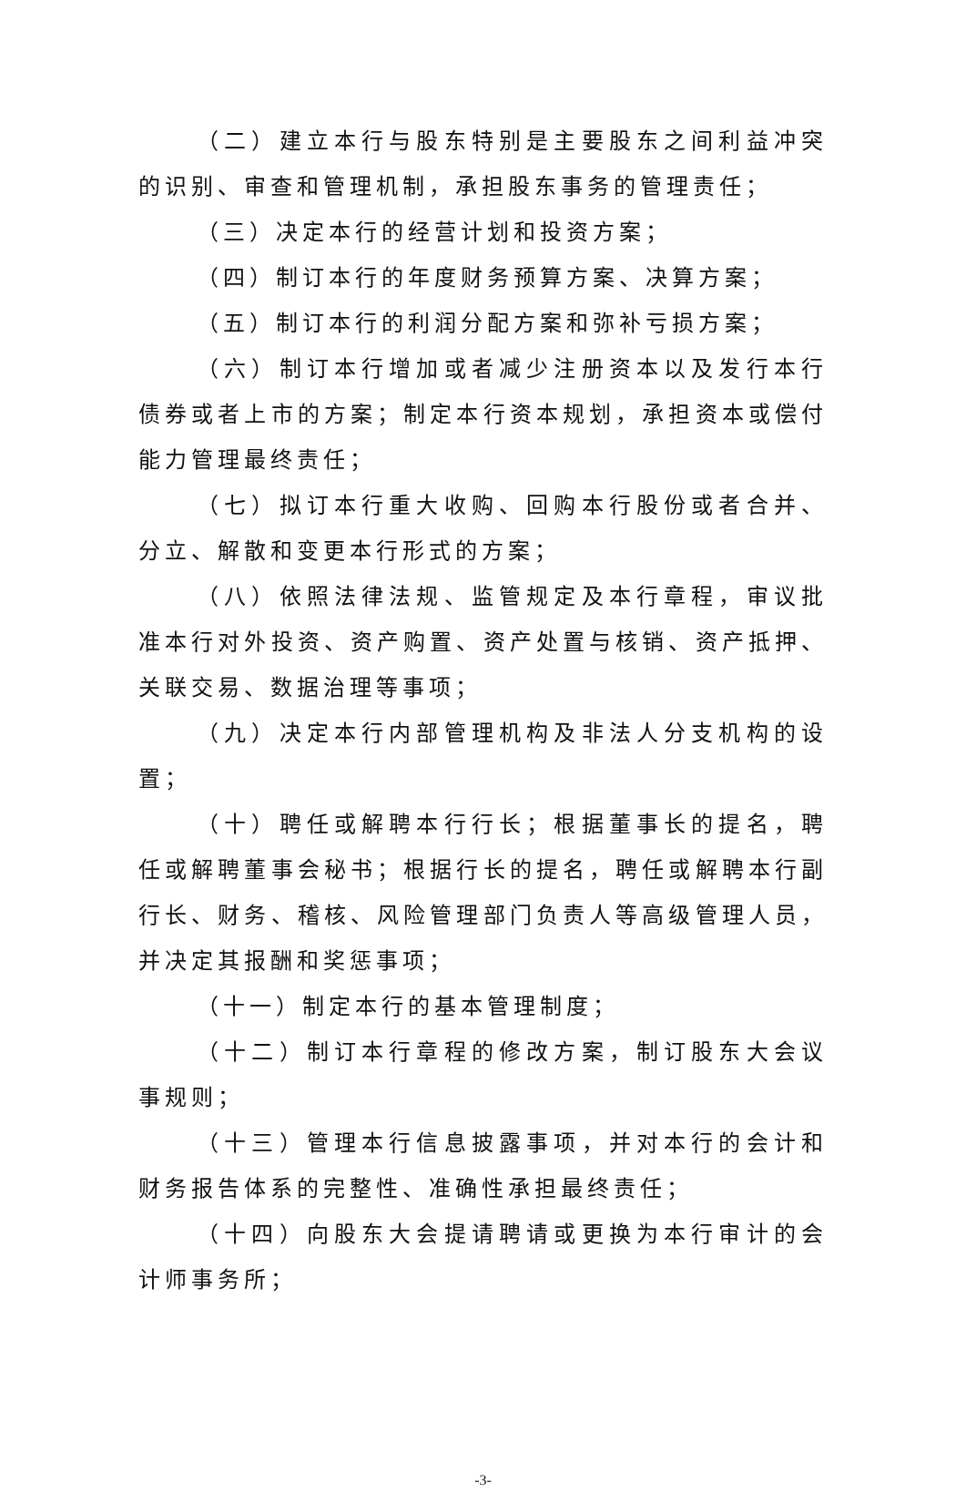（二）建立本行与股东特别是主要股东之间利益冲突的识别、审查和管理机制，承担股东事务的管理责任；
（三）决定本行的经营计划和投资方案；
（四）制订本行的年度财务预算方案、决算方案；
（五）制订本行的利润分配方案和弥补亏损方案；
（六）制订本行增加或者减少注册资本以及发行本行债券或者上市的方案；制定本行资本规划，承担资本或偿付能力管理最终责任；
（七）拟订本行重大收购、回购本行股份或者合并、分立、解散和变更本行形式的方案；
（八）依照法律法规、监管规定及本行章程，审议批准本行对外投资、资产购置、资产处置与核销、资产抵押、关联交易、数据治理等事项；
（九）决定本行内部管理机构及非法人分支机构的设置；
（十）聘任或解聘本行行长；根据董事长的提名，聘任或解聘董事会秘书；根据行长的提名，聘任或解聘本行副行长、财务、稽核、风险管理部门负责人等高级管理人员，并决定其报酬和奖惩事项；
（十一）制定本行的基本管理制度；
（十二）制订本行章程的修改方案，制订股东大会议事规则；
（十三）管理本行信息披露事项，并对本行的会计和财务报告体系的完整性、准确性承担最终责任；
（十四）向股东大会提请聘请或更换为本行审计的会计师事务所；
-3-